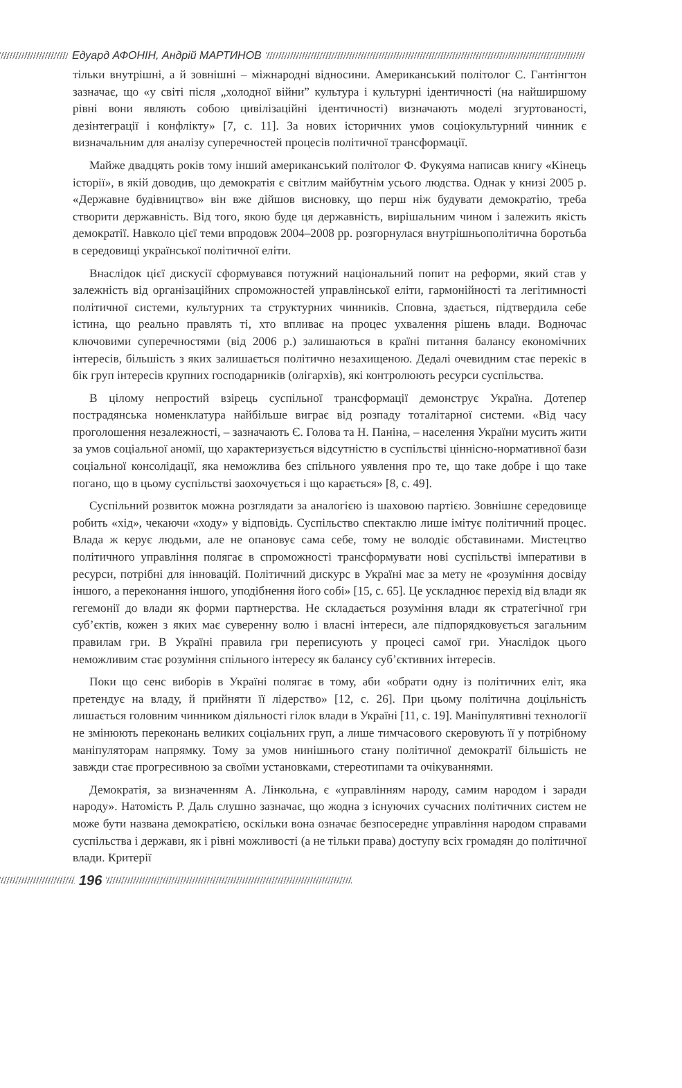Едуард АФОНІН, Андрій МАРТИНОВ
тільки внутрішні, а й зовнішні – міжнародні відносини. Американський політолог С. Гантінгтон зазначає, що «у світі після „холодної війни” культура і культурні ідентичності (на найширшому рівні вони являють собою цивілізаційні ідентичності) визначають моделі згуртованості, дезінтеграції і конфлікту» [7, с. 11]. За нових історичних умов соціокультурний чинник є визначальним для аналізу суперечностей процесів політичної трансформації.
Майже двадцять років тому інший американський політолог Ф. Фукуяма написав книгу «Кінець історії», в якій доводив, що демократія є світлим майбутнім усього людства. Однак у книзі 2005 р. «Державне будівництво» він вже дійшов висновку, що перш ніж будувати демократію, треба створити державність. Від того, якою буде ця державність, вирішальним чином і залежить якість демократії. Навколо цієї теми впродовж 2004–2008 рр. розгорнулася внутрішньополітична боротьба в середовищі української політичної еліти.
Внаслідок цієї дискусії сформувався потужний національний попит на реформи, який став у залежність від організаційних спроможностей управлінської еліти, гармонійності та легітимності політичної системи, культурних та структурних чинників. Сповна, здається, підтвердила себе істина, що реально правлять ті, хто впливає на процес ухвалення рішень влади. Водночас ключовими суперечностями (від 2006 р.) залишаються в країні питання балансу економічних інтересів, більшість з яких залишається політично незахищеною. Дедалі очевидним стає перекіс в бік груп інтересів крупних господарників (олігархів), які контролюють ресурси суспільства.
В цілому непростий взірець суспільної трансформації демонструє Україна. Дотепер пострадянська номенклатура найбільше виграє від розпаду тоталітарної системи. «Від часу проголошення незалежності, – зазначають Є. Голова та Н. Паніна, – населення України мусить жити за умов соціальної аномії, що характеризується відсутністю в суспільстві ціннісно-нормативної бази соціальної консолідації, яка неможлива без спільного уявлення про те, що таке добре і що таке погано, що в цьому суспільстві заохочується і що карається» [8, с. 49].
Суспільний розвиток можна розглядати за аналогією із шаховою партією. Зовнішнє середовище робить «хід», чекаючи «ходу» у відповідь. Суспільство спектаклю лише імітує політичний процес. Влада ж керує людьми, але не опановує сама себе, тому не володіє обставинами. Мистецтво політичного управління полягає в спроможності трансформувати нові суспільстві імперативи в ресурси, потрібні для інновацій. Політичний дискурс в Україні має за мету не «розуміння досвіду іншого, а переконання іншого, уподібнення його собі» [15, с. 65]. Це ускладнює перехід від влади як гегемонії до влади як форми партнерства. Не складається розуміння влади як стратегічної гри суб’єктів, кожен з яких має суверенну волю і власні інтереси, але підпорядковується загальним правилам гри. В Україні правила гри переписують у процесі самої гри. Унаслідок цього неможливим стає розуміння спільного інтересу як балансу суб’єктивних інтересів.
Поки що сенс виборів в Україні полягає в тому, аби «обрати одну із політичних еліт, яка претендує на владу, й прийняти її лідерство» [12, с. 26]. При цьому політична доцільність лишається головним чинником діяльності гілок влади в Україні [11, с. 19]. Маніпулятивні технології не змінюють переконань великих соціальних груп, а лише тимчасового скеровують її у потрібному маніпуляторам напрямку. Тому за умов нинішнього стану політичної демократії більшість не завжди стає прогресивною за своїми установками, стереотипами та очікуваннями.
Демократія, за визначенням А. Лінкольна, є «управлінням народу, самим народом і заради народу». Натомість Р. Даль слушно зазначає, що жодна з існуючих сучасних політичних систем не може бути названа демократією, оскільки вона означає безпосереднє управління народом справами суспільства і держави, як і рівні можливості (а не тільки права) доступу всіх громадян до політичної влади. Критерії
196